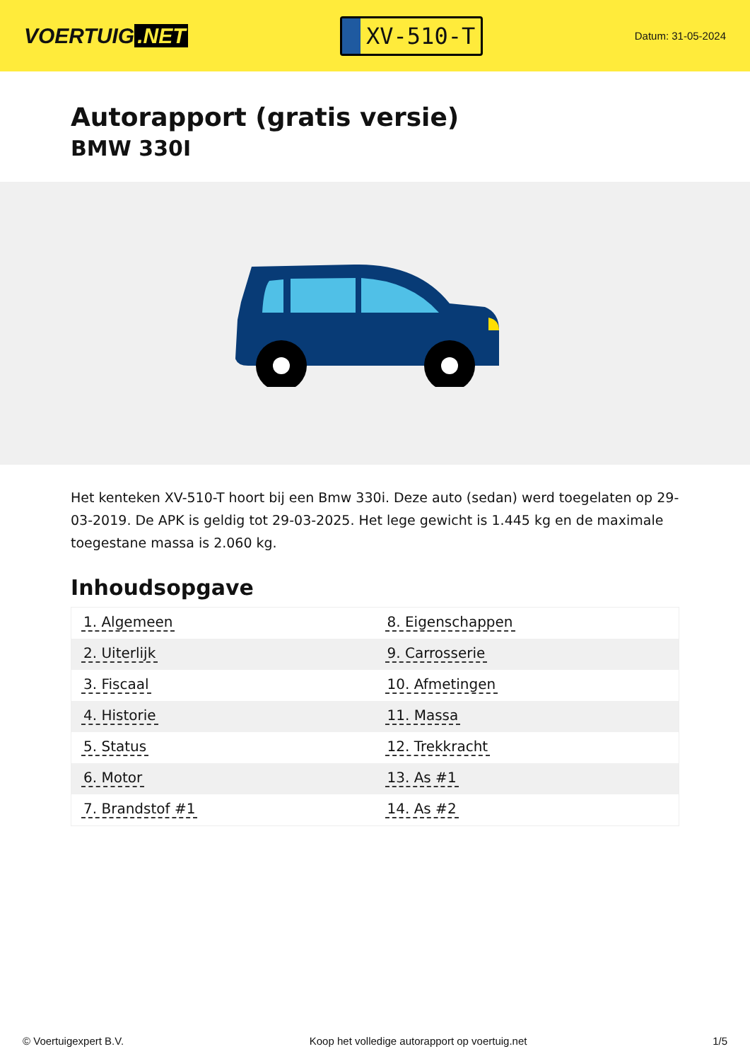VOERTUIG.NET
XV-510-T
Datum: 31-05-2024
Autorapport (gratis versie)
BMW 330I
Het kenteken XV-510-T hoort bij een Bmw 330i. Deze auto (sedan) werd toegelaten op 29-03-2019. De APK is geldig tot 29-03-2025. Het lege gewicht is 1.445 kg en de maximale toegestane massa is 2.060 kg.
Inhoudsopgave
| 1. Algemeen | 8. Eigenschappen |
| 2. Uiterlijk | 9. Carrosserie |
| 3. Fiscaal | 10. Afmetingen |
| 4. Historie | 11. Massa |
| 5. Status | 12. Trekkracht |
| 6. Motor | 13. As #1 |
| 7. Brandstof #1 | 14. As #2 |
© Voertuigexpert B.V. Koop het volledige autorapport op voertuig.net
1/5